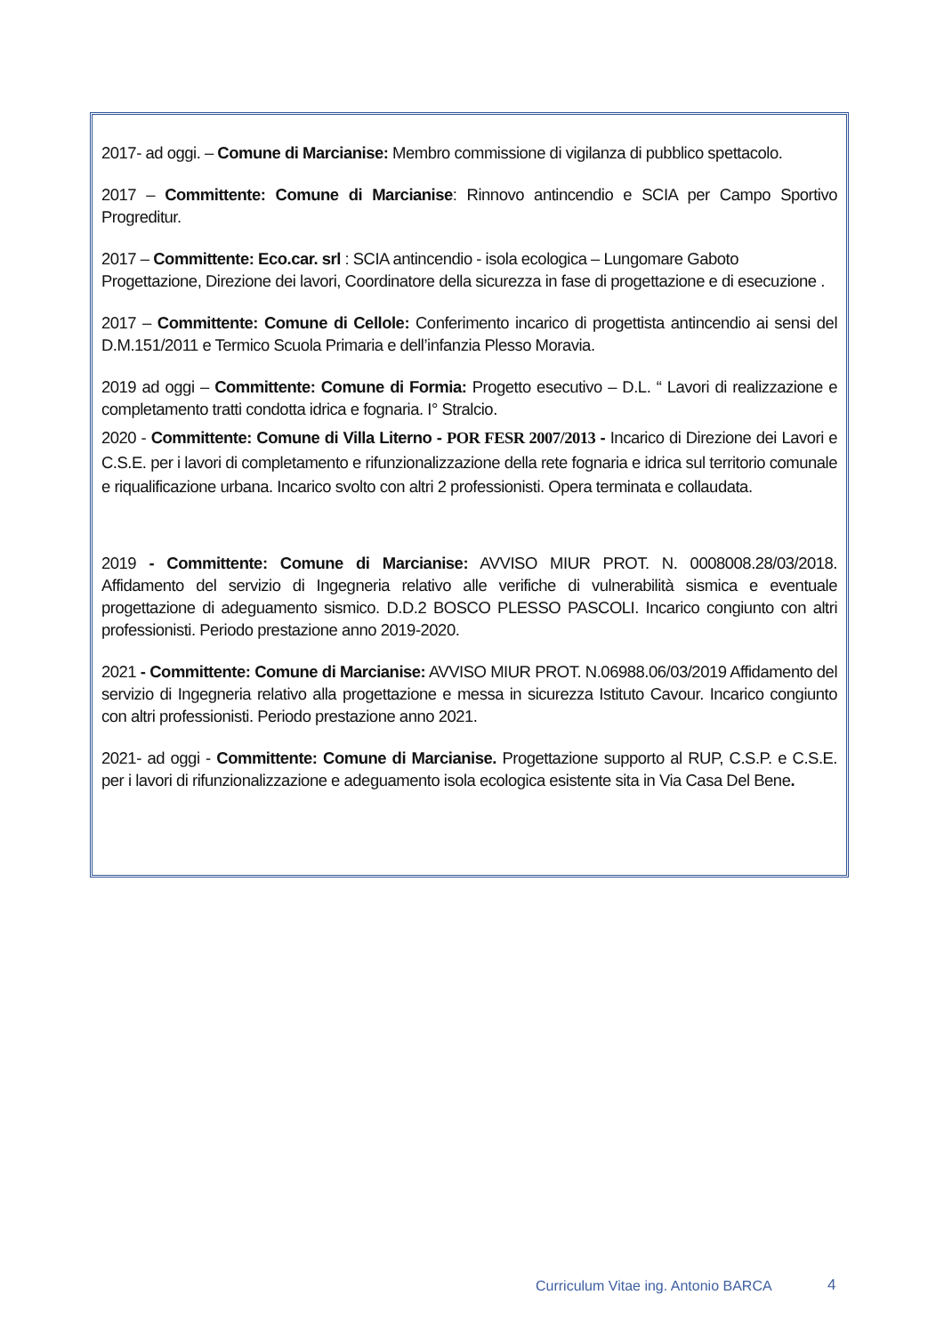2017- ad oggi. – Comune di Marcianise: Membro commissione di vigilanza di pubblico spettacolo.
2017 – Committente: Comune di Marcianise: Rinnovo antincendio e SCIA per Campo Sportivo Progreditur.
2017 – Committente: Eco.car. srl : SCIA antincendio - isola ecologica – Lungomare Gaboto
Progettazione, Direzione dei lavori, Coordinatore della sicurezza in fase di progettazione e di esecuzione .
2017 – Committente: Comune di Cellole: Conferimento incarico di progettista antincendio ai sensi del D.M.151/2011 e Termico Scuola Primaria e dell’infanzia Plesso Moravia.
2019 ad oggi – Committente: Comune di Formia: Progetto esecutivo – D.L. “ Lavori di realizzazione e completamento tratti condotta idrica e fognaria. I° Stralcio.
2020 - Committente: Comune di Villa Literno - POR FESR 2007/2013 - Incarico di Direzione dei Lavori e C.S.E. per i lavori di completamento e rifunzionalizzazione della rete fognaria e idrica sul territorio comunale e riqualificazione urbana. Incarico svolto con altri 2 professionisti. Opera terminata e collaudata.
2019 - Committente: Comune di Marcianise: AVVISO MIUR PROT. N. 0008008.28/03/2018. Affidamento del servizio di Ingegneria relativo alle verifiche di vulnerabilità sismica e eventuale progettazione di adeguamento sismico. D.D.2 BOSCO PLESSO PASCOLI. Incarico congiunto con altri professionisti. Periodo prestazione anno 2019-2020.
2021 - Committente: Comune di Marcianise: AVVISO MIUR PROT. N.06988.06/03/2019 Affidamento del servizio di Ingegneria relativo alla progettazione e messa in sicurezza Istituto Cavour. Incarico congiunto con altri professionisti. Periodo prestazione anno 2021.
2021- ad oggi - Committente: Comune di Marcianise. Progettazione supporto al RUP, C.S.P. e C.S.E. per i lavori di rifunzionalizzazione e adeguamento isola ecologica esistente sita in Via Casa Del Bene.
Curriculum Vitae ing. Antonio BARCA
4